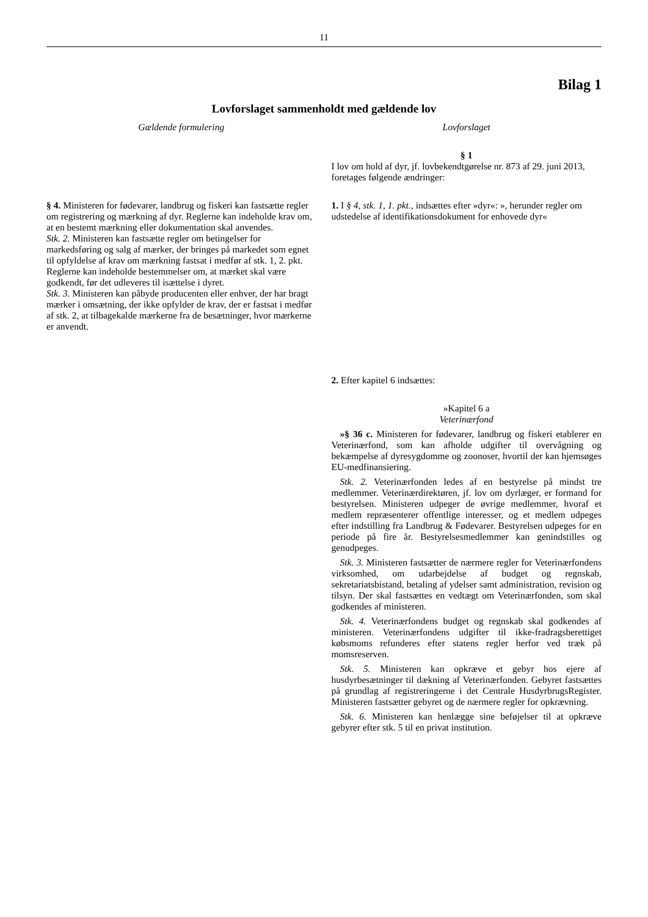11
Bilag 1
Lovforslaget sammenholdt med gældende lov
Gældende formulering Lovforslaget
§ 1
I lov om hold af dyr, jf. lovbekendtgørelse nr. 873 af 29. juni 2013, foretages følgende ændringer:
§ 4. Ministeren for fødevarer, landbrug og fiskeri kan fastsætte regler om registrering og mærkning af dyr. Reglerne kan indeholde krav om, at en bestemt mærkning eller dokumentation skal anvendes.
Stk. 2. Ministeren kan fastsætte regler om betingelser for markedsføring og salg af mærker, der bringes på markedet som egnet til opfyldelse af krav om mærkning fastsat i medfør af stk. 1, 2. pkt. Reglerne kan indeholde bestemmelser om, at mærket skal være godkendt, før det udleveres til isættelse i dyret.
Stk. 3. Ministeren kan påbyde producenten eller enhver, der har bragt mærker i omsætning, der ikke opfylder de krav, der er fastsat i medfør af stk. 2, at tilbagekalde mærkerne fra de besætninger, hvor mærkerne er anvendt.
1. I § 4, stk. 1, 1. pkt., indsættes efter »dyr«: », herunder regler om udstedelse af identifikationsdokument for enhovede dyr«
2. Efter kapitel 6 indsættes:
»Kapitel 6 a
Veterinærfond
»§ 36 c. Ministeren for fødevarer, landbrug og fiskeri etablerer en Veterinærfond, som kan afholde udgifter til overvågning og bekæmpelse af dyresygdomme og zoonoser, hvortil der kan hjemsøges EU-medfinansiering.
Stk. 2. Veterinærfonden ledes af en bestyrelse på mindst tre medlemmer. Veterinærdirektøren, jf. lov om dyrlæger, er formand for bestyrelsen. Ministeren udpeger de øvrige medlemmer, hvoraf et medlem repræsenterer offentlige interesser, og et medlem udpeges efter indstilling fra Landbrug & Fødevarer. Bestyrelsen udpeges for en periode på fire år. Bestyrelsesmedlemmer kan genindstilles og genudpeges.
Stk. 3. Ministeren fastsætter de nærmere regler for Veterinærfondens virksomhed, om udarbejdelse af budget og regnskab, sekretariatsbistand, betaling af ydelser samt administration, revision og tilsyn. Der skal fastsættes en vedtægt om Veterinærfonden, som skal godkendes af ministeren.
Stk. 4. Veterinærfondens budget og regnskab skal godkendes af ministeren. Veterinærfondens udgifter til ikke-fradragsberettiget købsmoms refunderes efter statens regler herfor ved træk på momsreserven.
Stk. 5. Ministeren kan opkræve et gebyr hos ejere af husdyrbesætninger til dækning af Veterinærfonden. Gebyret fastsættes på grundlag af registreringerne i det Centrale HusdyrbrugsRegister. Ministeren fastsætter gebyret og de nærmere regler for opkrævning.
Stk. 6. Ministeren kan henlægge sine beføjelser til at opkræve gebyrer efter stk. 5 til en privat institution.